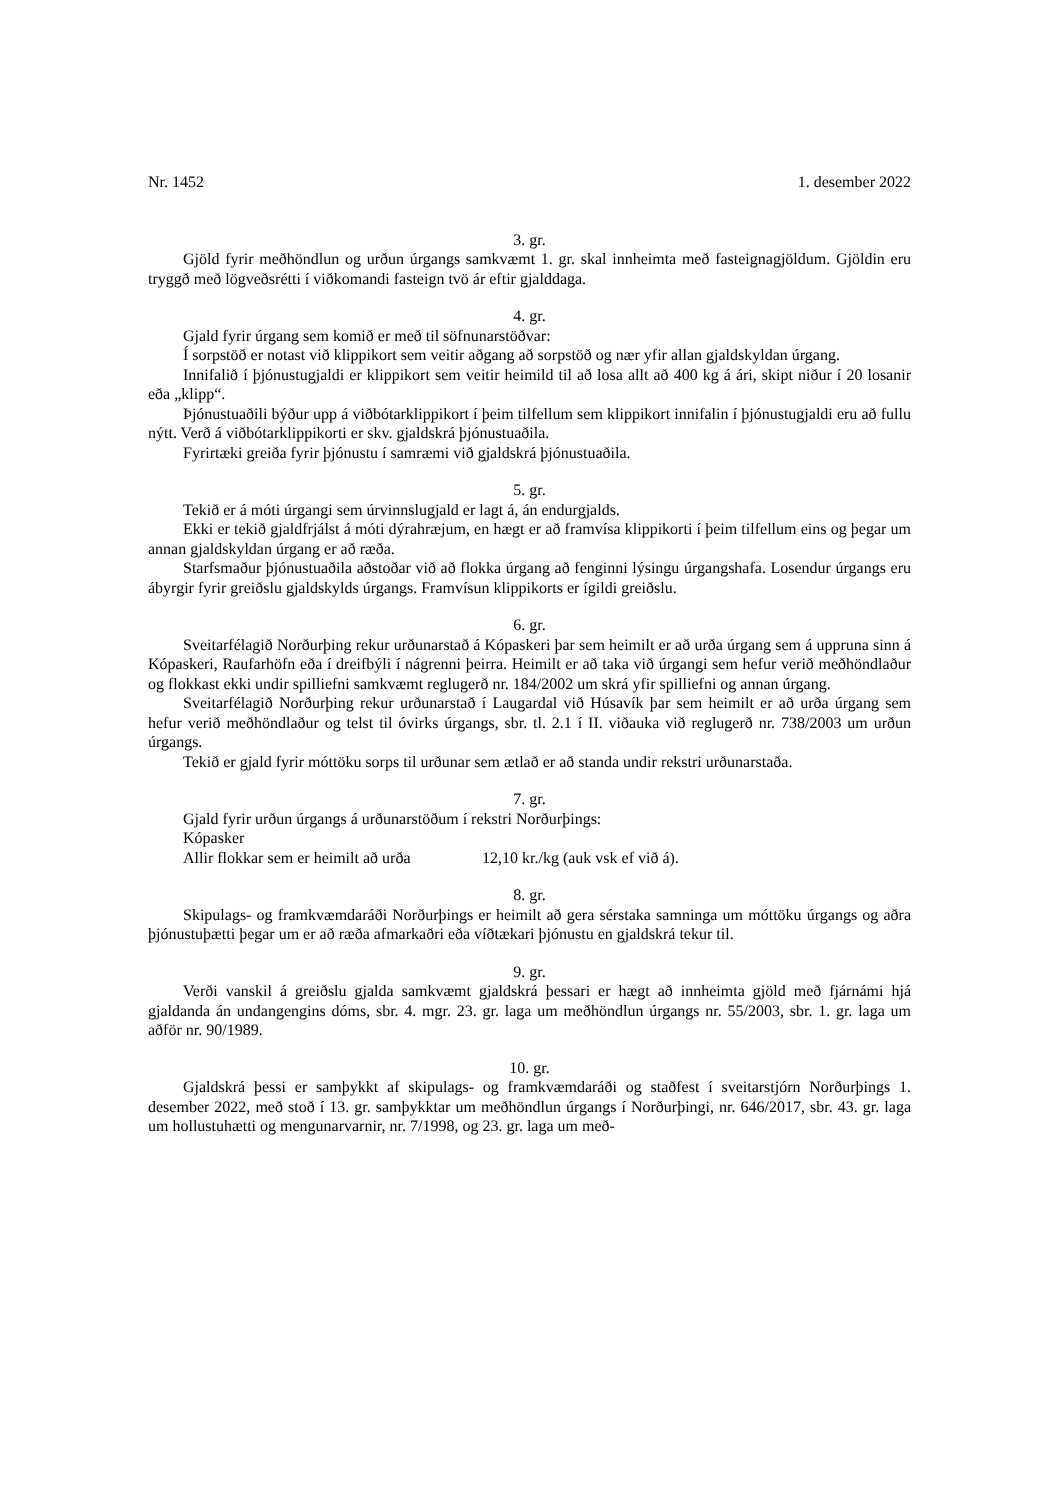Nr. 1452 1. desember 2022
3. gr.
Gjöld fyrir meðhöndlun og urðun úrgangs samkvæmt 1. gr. skal innheimta með fasteignagjöldum. Gjöldin eru tryggð með lögveðsrétti í viðkomandi fasteign tvö ár eftir gjalddaga.
4. gr.
Gjald fyrir úrgang sem komið er með til söfnunarstöðvar:
Í sorpstöð er notast við klippikort sem veitir aðgang að sorpstöð og nær yfir allan gjaldskyldan úrgang.
Innifalið í þjónustugjaldi er klippikort sem veitir heimild til að losa allt að 400 kg á ári, skipt niður í 20 losanir eða „klipp“.
Þjónustuaðili býður upp á viðbótarklippikort í þeim tilfellum sem klippikort innifalin í þjónustugjaldi eru að fullu nýtt. Verð á viðbótarklippikorti er skv. gjaldskrá þjónustuaðila.
Fyrirtæki greiða fyrir þjónustu í samræmi við gjaldskrá þjónustuaðila.
5. gr.
Tekið er á móti úrgangi sem úrvinnslugjald er lagt á, án endurgjalds.
Ekki er tekið gjaldfrjálst á móti dýrahræjum, en hægt er að framvísa klippikorti í þeim tilfellum eins og þegar um annan gjaldskyldan úrgang er að ræða.
Starfsmaður þjónustuaðila aðstoðar við að flokka úrgang að fenginni lýsingu úrgangshafa. Losendur úrgangs eru ábyrgir fyrir greiðslu gjaldskylds úrgangs. Framvísun klippikorts er ígildi greiðslu.
6. gr.
Sveitarfélagið Norðurþing rekur urðunarstað á Kópaskeri þar sem heimilt er að urða úrgang sem á uppruna sinn á Kópaskeri, Raufarhöfn eða í dreifbýli í nágrenni þeirra. Heimilt er að taka við úrgangi sem hefur verið meðhöndlaður og flokkast ekki undir spilliefni samkvæmt reglugerð nr. 184/2002 um skrá yfir spilliefni og annan úrgang.
Sveitarfélagið Norðurþing rekur urðunarstað í Laugardal við Húsavík þar sem heimilt er að urða úrgang sem hefur verið meðhöndlaður og telst til óvirks úrgangs, sbr. tl. 2.1 í II. viðauka við reglugerð nr. 738/2003 um urðun úrgangs.
Tekið er gjald fyrir móttöku sorps til urðunar sem ætlað er að standa undir rekstri urðunarstaða.
7. gr.
Gjald fyrir urðun úrgangs á urðunarstöðum í rekstri Norðurþings:
Kópasker
Allir flokkar sem er heimilt að urða 12,10 kr./kg (auk vsk ef við á).
8. gr.
Skipulags- og framkvæmdaráði Norðurþings er heimilt að gera sérstaka samninga um móttöku úrgangs og aðra þjónustuþætti þegar um er að ræða afmarkaðri eða víðtækari þjónustu en gjaldskrá tekur til.
9. gr.
Verði vanskil á greiðslu gjalda samkvæmt gjaldskrá þessari er hægt að innheimta gjöld með fjárnámi hjá gjaldanda án undangengins dóms, sbr. 4. mgr. 23. gr. laga um meðhöndlun úrgangs nr. 55/2003, sbr. 1. gr. laga um aðför nr. 90/1989.
10. gr.
Gjaldskrá þessi er samþykkt af skipulags- og framkvæmdaráði og staðfest í sveitarstjórn Norðurþings 1. desember 2022, með stoð í 13. gr. samþykktar um meðhöndlun úrgangs í Norðurþingi, nr. 646/2017, sbr. 43. gr. laga um hollustuhætti og mengunarvarnir, nr. 7/1998, og 23. gr. laga um með-